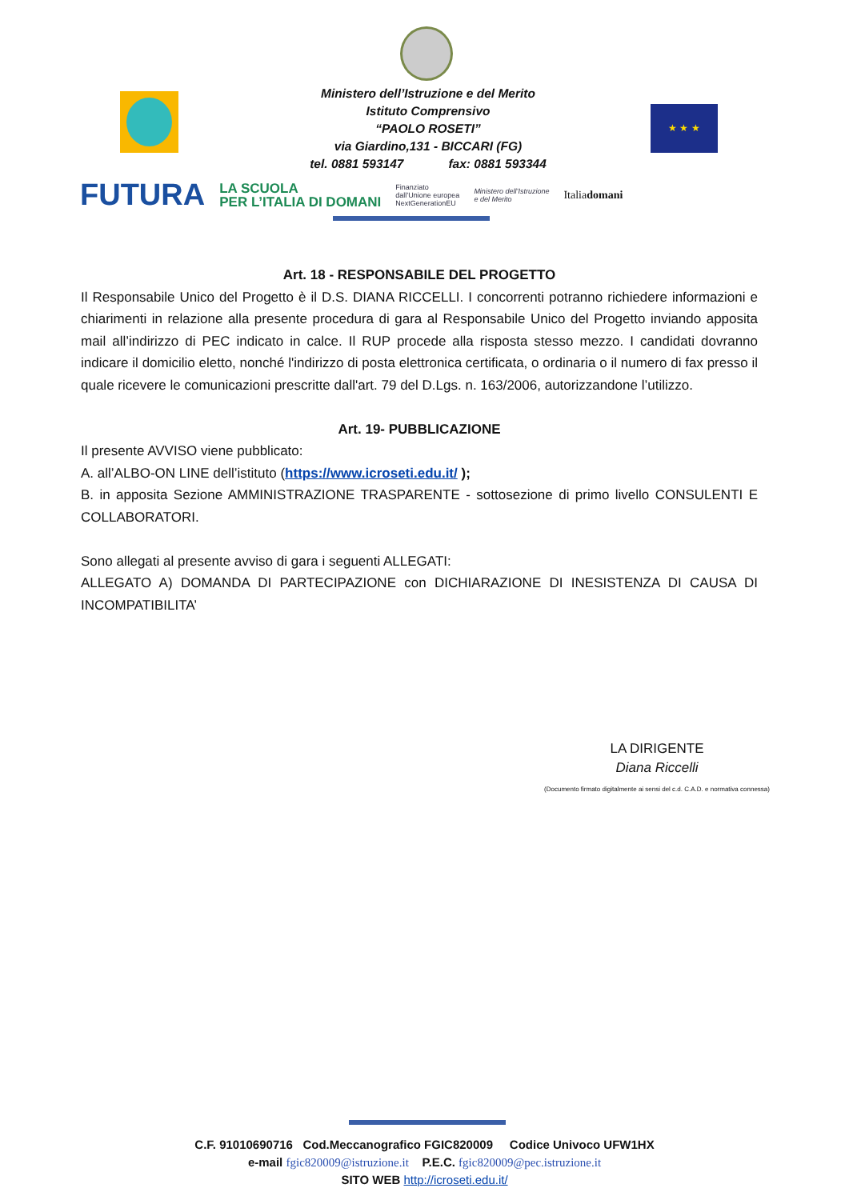Ministero dell’Istruzione e del Merito
Istituto Comprensivo
“PAOLO ROSETI”
via Giardino,131 - BICCARI (FG)
tel. 0881 593147 fax: 0881 593344
★ ★ ★
FUTURA LA SCUOLA
PER L’ITALIA DI DOMANI Finanziato
dall’Unione europea
NextGenerationEU Ministero dell’Istruzione
e del Merito Italiadomani
Art. 18 - RESPONSABILE DEL PROGETTO
Il Responsabile Unico del Progetto è il D.S. DIANA RICCELLI. I concorrenti potranno richiedere informazioni e chiarimenti in relazione alla presente procedura di gara al Responsabile Unico del Progetto inviando apposita mail all’indirizzo di PEC indicato in calce. Il RUP procede alla risposta stesso mezzo. I candidati dovranno indicare il domicilio eletto, nonché l'indirizzo di posta elettronica certificata, o ordinaria o il numero di fax presso il quale ricevere le comunicazioni prescritte dall'art. 79 del D.Lgs. n. 163/2006, autorizzandone l’utilizzo.
Art. 19- PUBBLICAZIONE
Il presente AVVISO viene pubblicato:
A. all’ALBO-ON LINE dell’istituto (https://www.icroseti.edu.it/ );
B. in apposita Sezione AMMINISTRAZIONE TRASPARENTE - sottosezione di primo livello CONSULENTI E COLLABORATORI.
Sono allegati al presente avviso di gara i seguenti ALLEGATI:
ALLEGATO A) DOMANDA DI PARTECIPAZIONE con DICHIARAZIONE DI INESISTENZA DI CAUSA DI INCOMPATIBILITA’
LA DIRIGENTE
Diana Riccelli
(Documento firmato digitalmente ai sensi del c.d. C.A.D. e normativa connessa)
C.F. 91010690716 Cod.Meccanografico FGIC820009 Codice Univoco UFW1HX
e-mail fgic820009@istruzione.it P.E.C. fgic820009@pec.istruzione.it
SITO WEB http://icroseti.edu.it/